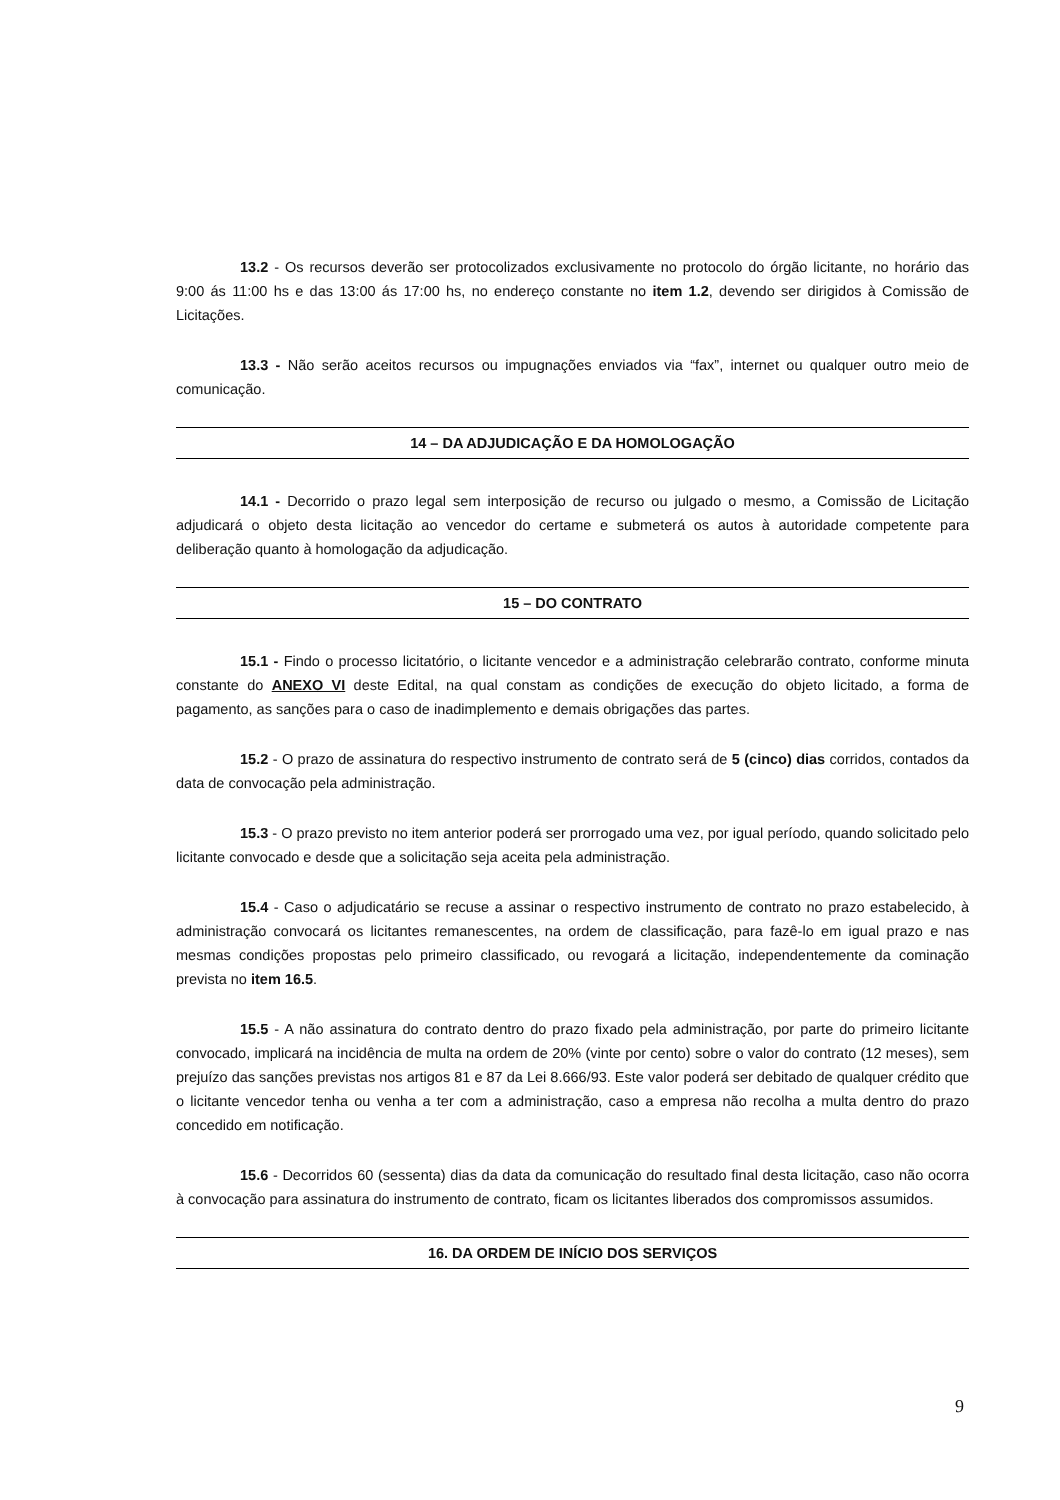13.2 - Os recursos deverão ser protocolizados exclusivamente no protocolo do órgão licitante, no horário das 9:00 ás 11:00 hs e das 13:00 ás 17:00 hs, no endereço constante no item 1.2, devendo ser dirigidos à Comissão de Licitações.
13.3 - Não serão aceitos recursos ou impugnações enviados via “fax”, internet ou qualquer outro meio de comunicação.
14 – DA ADJUDICAÇÃO E DA HOMOLOGAÇÃO
14.1 - Decorrido o prazo legal sem interposição de recurso ou julgado o mesmo, a Comissão de Licitação adjudicará o objeto desta licitação ao vencedor do certame e submeterá os autos à autoridade competente para deliberação quanto à homologação da adjudicação.
15 – DO CONTRATO
15.1 - Findo o processo licitatório, o licitante vencedor e a administração celebrarão contrato, conforme minuta constante do ANEXO VI deste Edital, na qual constam as condições de execução do objeto licitado, a forma de pagamento, as sanções para o caso de inadimplemento e demais obrigações das partes.
15.2 - O prazo de assinatura do respectivo instrumento de contrato será de 5 (cinco) dias corridos, contados da data de convocação pela administração.
15.3 - O prazo previsto no item anterior poderá ser prorrogado uma vez, por igual período, quando solicitado pelo licitante convocado e desde que a solicitação seja aceita pela administração.
15.4 - Caso o adjudicatário se recuse a assinar o respectivo instrumento de contrato no prazo estabelecido, à administração convocará os licitantes remanescentes, na ordem de classificação, para fazê-lo em igual prazo e nas mesmas condições propostas pelo primeiro classificado, ou revogará a licitação, independentemente da cominação prevista no item 16.5.
15.5 - A não assinatura do contrato dentro do prazo fixado pela administração, por parte do primeiro licitante convocado, implicará na incidência de multa na ordem de 20% (vinte por cento) sobre o valor do contrato (12 meses), sem prejuízo das sanções previstas nos artigos 81 e 87 da Lei 8.666/93. Este valor poderá ser debitado de qualquer crédito que o licitante vencedor tenha ou venha a ter com a administração, caso a empresa não recolha a multa dentro do prazo concedido em notificação.
15.6 - Decorridos 60 (sessenta) dias da data da comunicação do resultado final desta licitação, caso não ocorra à convocação para assinatura do instrumento de contrato, ficam os licitantes liberados dos compromissos assumidos.
16. DA ORDEM DE INÍCIO DOS SERVIÇOS
9